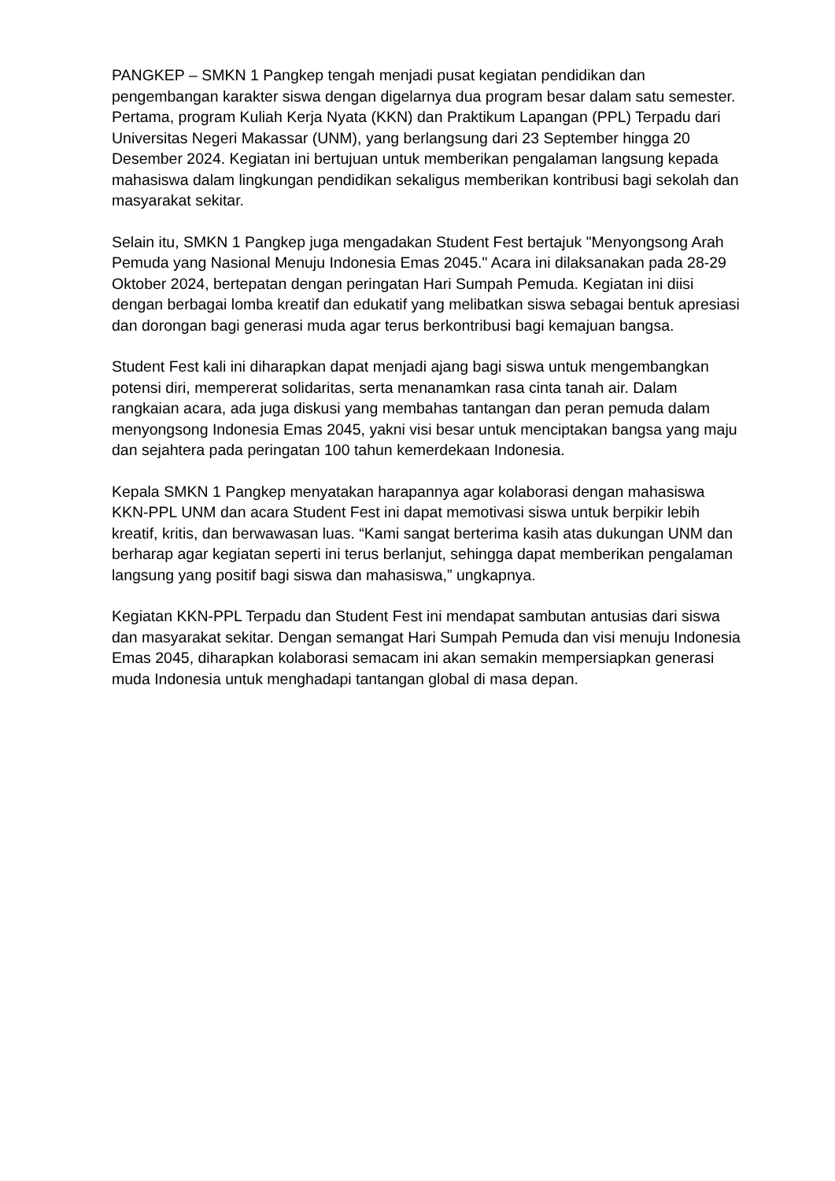PANGKEP – SMKN 1 Pangkep tengah menjadi pusat kegiatan pendidikan dan pengembangan karakter siswa dengan digelarnya dua program besar dalam satu semester. Pertama, program Kuliah Kerja Nyata (KKN) dan Praktikum Lapangan (PPL) Terpadu dari Universitas Negeri Makassar (UNM), yang berlangsung dari 23 September hingga 20 Desember 2024. Kegiatan ini bertujuan untuk memberikan pengalaman langsung kepada mahasiswa dalam lingkungan pendidikan sekaligus memberikan kontribusi bagi sekolah dan masyarakat sekitar.
Selain itu, SMKN 1 Pangkep juga mengadakan Student Fest bertajuk "Menyongsong Arah Pemuda yang Nasional Menuju Indonesia Emas 2045." Acara ini dilaksanakan pada 28-29 Oktober 2024, bertepatan dengan peringatan Hari Sumpah Pemuda. Kegiatan ini diisi dengan berbagai lomba kreatif dan edukatif yang melibatkan siswa sebagai bentuk apresiasi dan dorongan bagi generasi muda agar terus berkontribusi bagi kemajuan bangsa.
Student Fest kali ini diharapkan dapat menjadi ajang bagi siswa untuk mengembangkan potensi diri, mempererat solidaritas, serta menanamkan rasa cinta tanah air. Dalam rangkaian acara, ada juga diskusi yang membahas tantangan dan peran pemuda dalam menyongsong Indonesia Emas 2045, yakni visi besar untuk menciptakan bangsa yang maju dan sejahtera pada peringatan 100 tahun kemerdekaan Indonesia.
Kepala SMKN 1 Pangkep menyatakan harapannya agar kolaborasi dengan mahasiswa KKN-PPL UNM dan acara Student Fest ini dapat memotivasi siswa untuk berpikir lebih kreatif, kritis, dan berwawasan luas. “Kami sangat berterima kasih atas dukungan UNM dan berharap agar kegiatan seperti ini terus berlanjut, sehingga dapat memberikan pengalaman langsung yang positif bagi siswa dan mahasiswa,” ungkapnya.
Kegiatan KKN-PPL Terpadu dan Student Fest ini mendapat sambutan antusias dari siswa dan masyarakat sekitar. Dengan semangat Hari Sumpah Pemuda dan visi menuju Indonesia Emas 2045, diharapkan kolaborasi semacam ini akan semakin mempersiapkan generasi muda Indonesia untuk menghadapi tantangan global di masa depan.